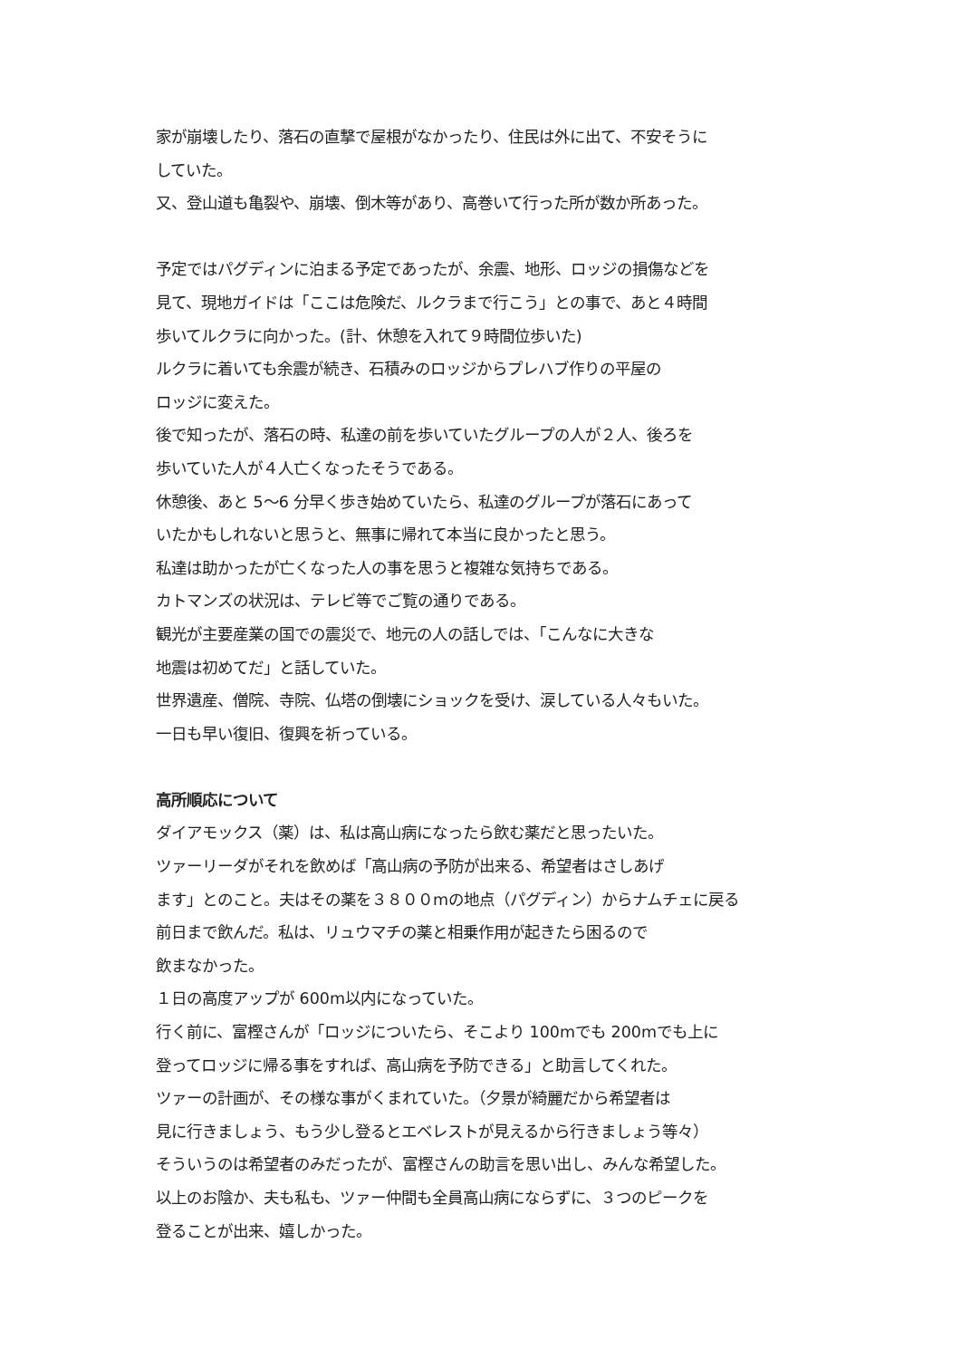家が崩壊したり、落石の直撃で屋根がなかったり、住民は外に出て、不安そうに
していた。
又、登山道も亀裂や、崩壊、倒木等があり、高巻いて行った所が数か所あった。
予定ではパグディンに泊まる予定であったが、余震、地形、ロッジの損傷などを
見て、現地ガイドは「ここは危険だ、ルクラまで行こう」との事で、あと４時間
歩いてルクラに向かった。(計、休憩を入れて９時間位歩いた)
ルクラに着いても余震が続き、石積みのロッジからプレハブ作りの平屋の
ロッジに変えた。
後で知ったが、落石の時、私達の前を歩いていたグループの人が２人、後ろを
歩いていた人が４人亡くなったそうである。
休憩後、あと 5～6 分早く歩き始めていたら、私達のグループが落石にあって
いたかもしれないと思うと、無事に帰れて本当に良かったと思う。
私達は助かったが亡くなった人の事を思うと複雑な気持ちである。
カトマンズの状況は、テレビ等でご覧の通りである。
観光が主要産業の国での震災で、地元の人の話しでは、「こんなに大きな
地震は初めてだ」と話していた。
世界遺産、僧院、寺院、仏塔の倒壊にショックを受け、涙している人々もいた。
一日も早い復旧、復興を祈っている。
高所順応について
ダイアモックス（薬）は、私は高山病になったら飲む薬だと思ったいた。
ツァーリーダがそれを飲めば「高山病の予防が出来る、希望者はさしあげ
ます」とのこと。夫はその薬を３８００mの地点（パグディン）からナムチェに戻る
前日まで飲んだ。私は、リュウマチの薬と相乗作用が起きたら困るので
飲まなかった。
１日の高度アップが 600m以内になっていた。
行く前に、富樫さんが「ロッジについたら、そこより 100mでも 200mでも上に
登ってロッジに帰る事をすれば、高山病を予防できる」と助言してくれた。
ツァーの計画が、その様な事がくまれていた。（夕景が綺麗だから希望者は
見に行きましょう、もう少し登るとエベレストが見えるから行きましょう等々）
そういうのは希望者のみだったが、富樫さんの助言を思い出し、みんな希望した。
以上のお陰か、夫も私も、ツァー仲間も全員高山病にならずに、３つのピークを
登ることが出来、嬉しかった。